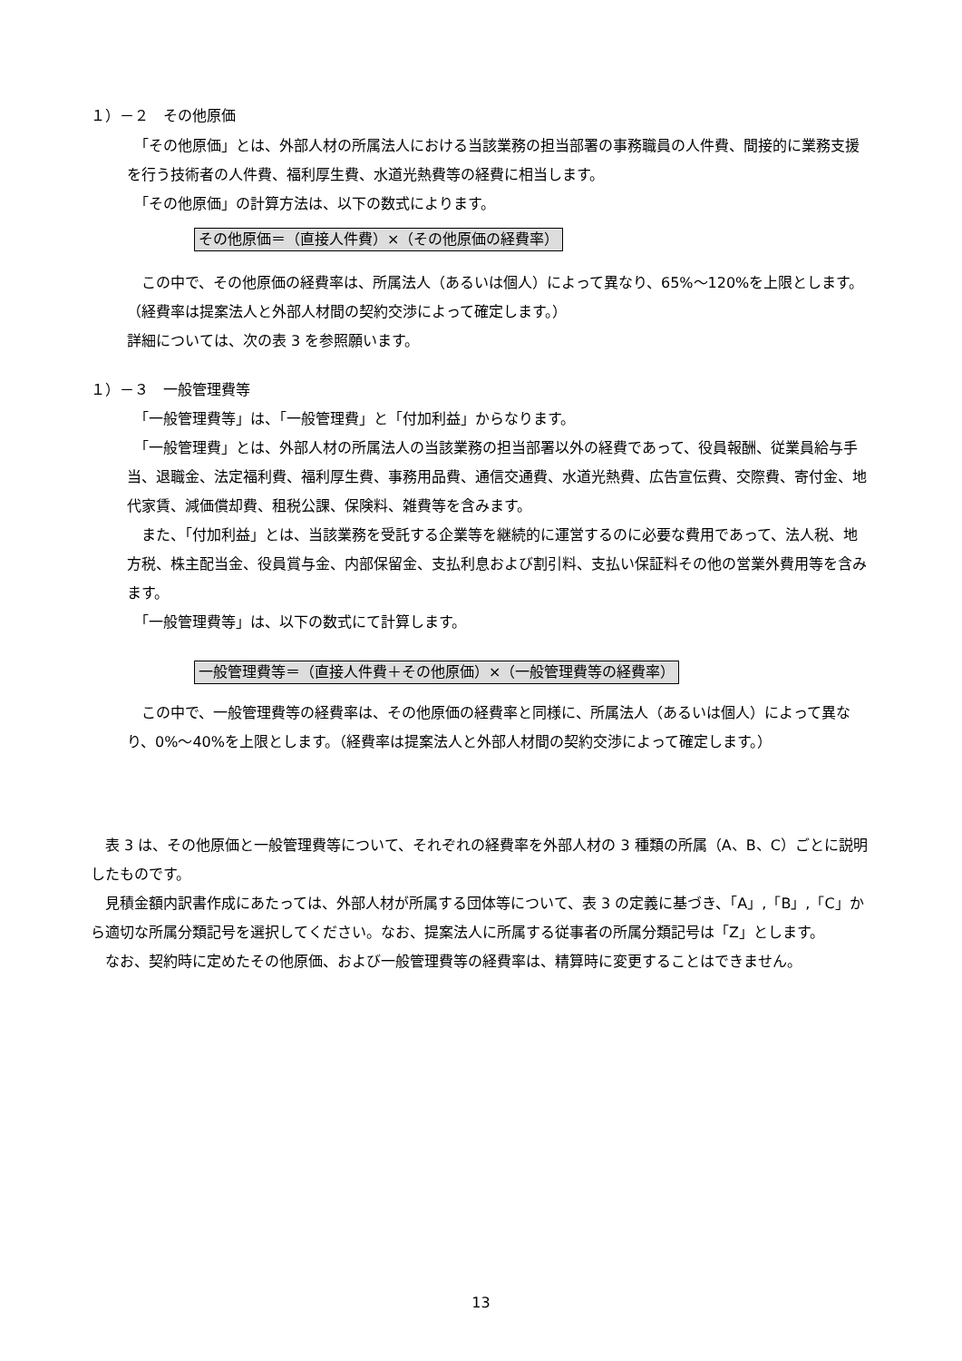１）－２　その他原価
　「その他原価」とは、外部人材の所属法人における当該業務の担当部署の事務職員の人件費、間接的に業務支援を行う技術者の人件費、福利厚生費、水道光熱費等の経費に相当します。
　「その他原価」の計算方法は、以下の数式によります。
その他原価＝（直接人件費）×（その他原価の経費率）
　この中で、その他原価の経費率は、所属法人（あるいは個人）によって異なり、65%～120%を上限とします。（経費率は提案法人と外部人材間の契約交渉によって確定します。）
詳細については、次の表 3 を参照願います。
１）－３　一般管理費等
　「一般管理費等」は、「一般管理費」と「付加利益」からなります。
　「一般管理費」とは、外部人材の所属法人の当該業務の担当部署以外の経費であって、役員報酬、従業員給与手当、退職金、法定福利費、福利厚生費、事務用品費、通信交通費、水道光熱費、広告宣伝費、交際費、寄付金、地代家賃、減価償却費、租税公課、保険料、雑費等を含みます。
　また、「付加利益」とは、当該業務を受託する企業等を継続的に運営するのに必要な費用であって、法人税、地方税、株主配当金、役員賞与金、内部保留金、支払利息および割引料、支払い保証料その他の営業外費用等を含みます。
　「一般管理費等」は、以下の数式にて計算します。
一般管理費等＝（直接人件費＋その他原価）×（一般管理費等の経費率）
　この中で、一般管理費等の経費率は、その他原価の経費率と同様に、所属法人（あるいは個人）によって異なり、0%～40%を上限とします。（経費率は提案法人と外部人材間の契約交渉によって確定します。）
　表 3 は、その他原価と一般管理費等について、それぞれの経費率を外部人材の 3 種類の所属（A、B、C）ごとに説明したものです。
　見積金額内訳書作成にあたっては、外部人材が所属する団体等について、表 3 の定義に基づき、「A」,「B」,「C」から適切な所属分類記号を選択してください。なお、提案法人に所属する従事者の所属分類記号は「Z」とします。
　なお、契約時に定めたその他原価、および一般管理費等の経費率は、精算時に変更することはできません。
13